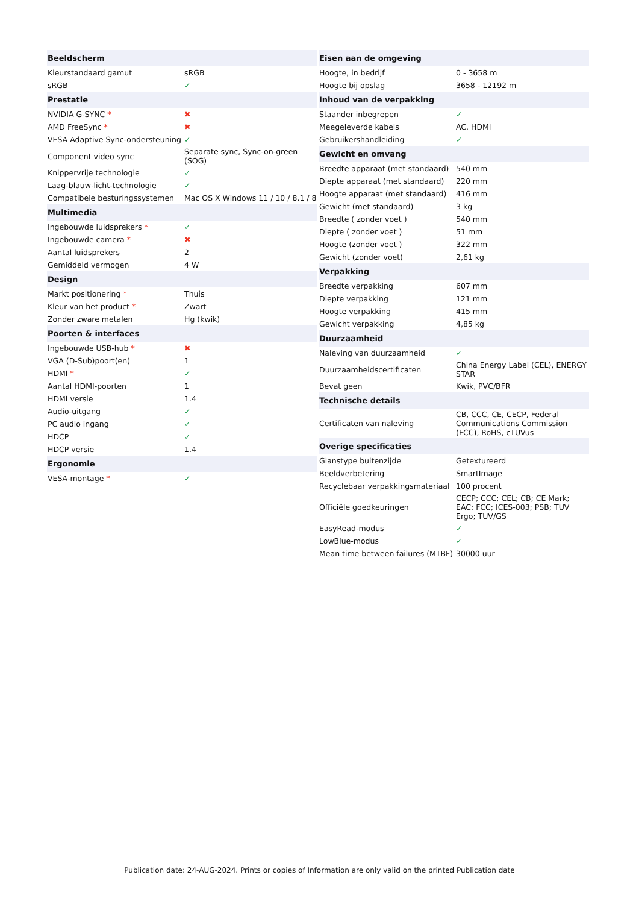| Beeldscherm | |
| --- | --- |
| Kleurstandaard gamut | sRGB |
| sRGB | ✓ |
| Prestatie | |
| NVIDIA G-SYNC * | ✖ |
| AMD FreeSync * | ✖ |
| VESA Adaptive Sync-ondersteuning | ✓ |
| Component video sync | Separate sync, Sync-on-green (SOG) |
| Knippervrije technologie | ✓ |
| Laag-blauw-licht-technologie | ✓ |
| Compatibele besturingssystemen | Mac OS X Windows 11 / 10 / 8.1 / 8 |
| Multimedia | |
| Ingebouwde luidsprekers * | ✓ |
| Ingebouwde camera * | ✖ |
| Aantal luidsprekers | 2 |
| Gemiddeld vermogen | 4 W |
| Design | |
| Markt positionering * | Thuis |
| Kleur van het product * | Zwart |
| Zonder zware metalen | Hg (kwik) |
| Poorten & interfaces | |
| Ingebouwde USB-hub * | ✖ |
| VGA (D-Sub)poort(en) | 1 |
| HDMI * | ✓ |
| Aantal HDMI-poorten | 1 |
| HDMI versie | 1.4 |
| Audio-uitgang | ✓ |
| PC audio ingang | ✓ |
| HDCP | ✓ |
| HDCP versie | 1.4 |
| Ergonomie | |
| VESA-montage * | ✓ |
| Eisen aan de omgeving | |
| --- | --- |
| Hoogte, in bedrijf | 0 - 3658 m |
| Hoogte bij opslag | 3658 - 12192 m |
| Inhoud van de verpakking | |
| Staander inbegrepen | ✓ |
| Meegeleverde kabels | AC, HDMI |
| Gebruikershandleiding | ✓ |
| Gewicht en omvang | |
| Breedte apparaat (met standaard) | 540 mm |
| Diepte apparaat (met standaard) | 220 mm |
| Hoogte apparaat (met standaard) | 416 mm |
| Gewicht (met standaard) | 3 kg |
| Breedte ( zonder voet ) | 540 mm |
| Diepte ( zonder voet ) | 51 mm |
| Hoogte (zonder voet ) | 322 mm |
| Gewicht (zonder voet) | 2,61 kg |
| Verpakking | |
| Breedte verpakking | 607 mm |
| Diepte verpakking | 121 mm |
| Hoogte verpakking | 415 mm |
| Gewicht verpakking | 4,85 kg |
| Duurzaamheid | |
| Naleving van duurzaamheid | ✓ |
| Duurzaamheidscertificaten | China Energy Label (CEL), ENERGY STAR |
| Bevat geen | Kwik, PVC/BFR |
| Technische details | |
| Certificaten van naleving | CB, CCC, CE, CECP, Federal Communications Commission (FCC), RoHS, cTUVus |
| Overige specificaties | |
| Glanstype buitenzijde | Getextureerd |
| Beeldverbetering | SmartImage |
| Recyclebaar verpakkingsmateriaal | 100 procent |
| Officiële goedkeuringen | CECP; CCC; CEL; CB; CE Mark; EAC; FCC; ICES-003; PSB; TUV Ergo; TUV/GS |
| EasyRead-modus | ✓ |
| LowBlue-modus | ✓ |
| Mean time between failures (MTBF) | 30000 uur |
Publication date: 24-AUG-2024. Prints or copies of Information are only valid on the printed Publication date